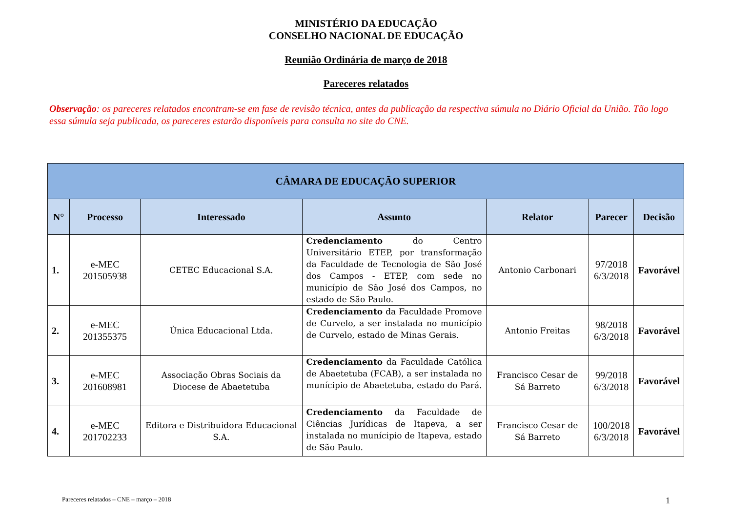MINISTÉRIO DA EDUCAÇÃO
CONSELHO NACIONAL DE EDUCAÇÃO
Reunião Ordinária de março de 2018
Pareceres relatados
Observação: os pareceres relatados encontram-se em fase de revisão técnica, antes da publicação da respectiva súmula no Diário Oficial da União. Tão logo essa súmula seja publicada, os pareceres estarão disponíveis para consulta no site do CNE.
| CÂMARA DE EDUCAÇÃO SUPERIOR | | | | | | |
| --- | --- | --- | --- | --- | --- | --- |
| N° | Processo | Interessado | Assunto | Relator | Parecer | Decisão |
| 1. | e-MEC 201505938 | CETEC Educacional S.A. | Credenciamento do Centro Universitário ETEP, por transformação da Faculdade de Tecnologia de São José dos Campos - ETEP, com sede no município de São José dos Campos, no estado de São Paulo. | Antonio Carbonari | 97/2018 6/3/2018 | Favorável |
| 2. | e-MEC 201355375 | Única Educacional Ltda. | Credenciamento da Faculdade Promove de Curvelo, a ser instalada no município de Curvelo, estado de Minas Gerais. | Antonio Freitas | 98/2018 6/3/2018 | Favorável |
| 3. | e-MEC 201608981 | Associação Obras Sociais da Diocese de Abaetetuba | Credenciamento da Faculdade Católica de Abaetetuba (FCAB), a ser instalada no munícipio de Abaetetuba, estado do Pará. | Francisco Cesar de Sá Barreto | 99/2018 6/3/2018 | Favorável |
| 4. | e-MEC 201702233 | Editora e Distribuidora Educacional S.A. | Credenciamento da Faculdade de Ciências Jurídicas de Itapeva, a ser instalada no munícipio de Itapeva, estado de São Paulo. | Francisco Cesar de Sá Barreto | 100/2018 6/3/2018 | Favorável |
Pareceres relatados – CNE – março – 2018 1